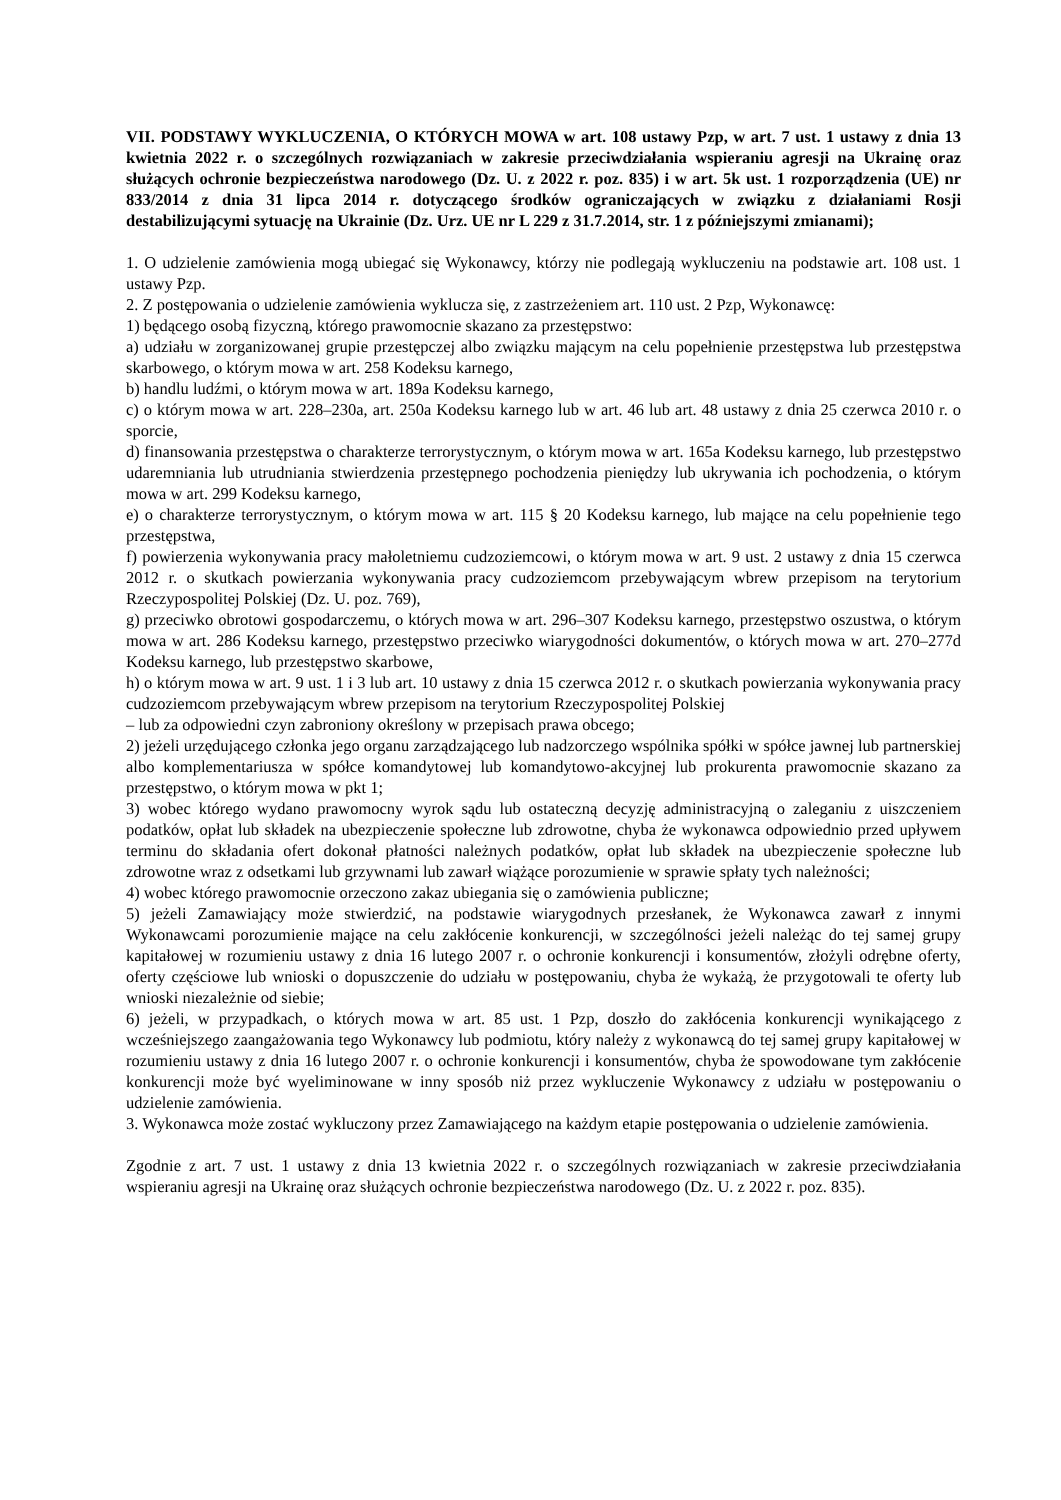VII. PODSTAWY WYKLUCZENIA, O KTÓRYCH MOWA w art. 108 ustawy Pzp, w art. 7 ust. 1 ustawy z dnia 13 kwietnia 2022 r. o szczególnych rozwiązaniach w zakresie przeciwdziałania wspieraniu agresji na Ukrainę oraz służących ochronie bezpieczeństwa narodowego (Dz. U. z 2022 r. poz. 835) i w art. 5k ust. 1 rozporządzenia (UE) nr 833/2014 z dnia 31 lipca 2014 r. dotyczącego środków ograniczających w związku z działaniami Rosji destabilizującymi sytuację na Ukrainie (Dz. Urz. UE nr L 229 z 31.7.2014, str. 1 z późniejszymi zmianami);
1. O udzielenie zamówienia mogą ubiegać się Wykonawcy, którzy nie podlegają wykluczeniu na podstawie art. 108 ust. 1 ustawy Pzp.
2. Z postępowania o udzielenie zamówienia wyklucza się, z zastrzeżeniem art. 110 ust. 2 Pzp, Wykonawcę:
1) będącego osobą fizyczną, którego prawomocnie skazano za przestępstwo:
a) udziału w zorganizowanej grupie przestępczej albo związku mającym na celu popełnienie przestępstwa lub przestępstwa skarbowego, o którym mowa w art. 258 Kodeksu karnego,
b) handlu ludźmi, o którym mowa w art. 189a Kodeksu karnego,
c) o którym mowa w art. 228–230a, art. 250a Kodeksu karnego lub w art. 46 lub art. 48 ustawy z dnia 25 czerwca 2010 r. o sporcie,
d) finansowania przestępstwa o charakterze terrorystycznym, o którym mowa w art. 165a Kodeksu karnego, lub przestępstwo udaremniania lub utrudniania stwierdzenia przestępnego pochodzenia pieniędzy lub ukrywania ich pochodzenia, o którym mowa w art. 299 Kodeksu karnego,
e) o charakterze terrorystycznym, o którym mowa w art. 115 § 20 Kodeksu karnego, lub mające na celu popełnienie tego przestępstwa,
f) powierzenia wykonywania pracy małoletniemu cudzoziemcowi, o którym mowa w art. 9 ust. 2 ustawy z dnia 15 czerwca 2012 r. o skutkach powierzania wykonywania pracy cudzoziemcom przebywającym wbrew przepisom na terytorium Rzeczypospolitej Polskiej (Dz. U. poz. 769),
g) przeciwko obrotowi gospodarczemu, o których mowa w art. 296–307 Kodeksu karnego, przestępstwo oszustwa, o którym mowa w art. 286 Kodeksu karnego, przestępstwo przeciwko wiarygodności dokumentów, o których mowa w art. 270–277d Kodeksu karnego, lub przestępstwo skarbowe,
h) o którym mowa w art. 9 ust. 1 i 3 lub art. 10 ustawy z dnia 15 czerwca 2012 r. o skutkach powierzania wykonywania pracy cudzoziemcom przebywającym wbrew przepisom na terytorium Rzeczypospolitej Polskiej
– lub za odpowiedni czyn zabroniony określony w przepisach prawa obcego;
2) jeżeli urzędującego członka jego organu zarządzającego lub nadzorczego wspólnika spółki w spółce jawnej lub partnerskiej albo komplementariusza w spółce komandytowej lub komandytowo-akcyjnej lub prokurenta prawomocnie skazano za przestępstwo, o którym mowa w pkt 1;
3) wobec którego wydano prawomocny wyrok sądu lub ostateczną decyzję administracyjną o zaleganiu z uiszczeniem podatków, opłat lub składek na ubezpieczenie społeczne lub zdrowotne, chyba że wykonawca odpowiednio przed upływem terminu do składania ofert dokonał płatności należnych podatków, opłat lub składek na ubezpieczenie społeczne lub zdrowotne wraz z odsetkami lub grzywnami lub zawarł wiążące porozumienie w sprawie spłaty tych należności;
4) wobec którego prawomocnie orzeczono zakaz ubiegania się o zamówienia publiczne;
5) jeżeli Zamawiający może stwierdzić, na podstawie wiarygodnych przesłanek, że Wykonawca zawarł z innymi Wykonawcami porozumienie mające na celu zakłócenie konkurencji, w szczególności jeżeli należąc do tej samej grupy kapitałowej w rozumieniu ustawy z dnia 16 lutego 2007 r. o ochronie konkurencji i konsumentów, złożyli odrębne oferty, oferty częściowe lub wnioski o dopuszczenie do udziału w postępowaniu, chyba że wykażą, że przygotowali te oferty lub wnioski niezależnie od siebie;
6) jeżeli, w przypadkach, o których mowa w art. 85 ust. 1 Pzp, doszło do zakłócenia konkurencji wynikającego z wcześniejszego zaangażowania tego Wykonawcy lub podmiotu, który należy z wykonawcą do tej samej grupy kapitałowej w rozumieniu ustawy z dnia 16 lutego 2007 r. o ochronie konkurencji i konsumentów, chyba że spowodowane tym zakłócenie konkurencji może być wyeliminowane w inny sposób niż przez wykluczenie Wykonawcy z udziału w postępowaniu o udzielenie zamówienia.
3. Wykonawca może zostać wykluczony przez Zamawiającego na każdym etapie postępowania o udzielenie zamówienia.
Zgodnie z art. 7 ust. 1 ustawy z dnia 13 kwietnia 2022 r. o szczególnych rozwiązaniach w zakresie przeciwdziałania wspieraniu agresji na Ukrainę oraz służących ochronie bezpieczeństwa narodowego (Dz. U. z 2022 r. poz. 835).